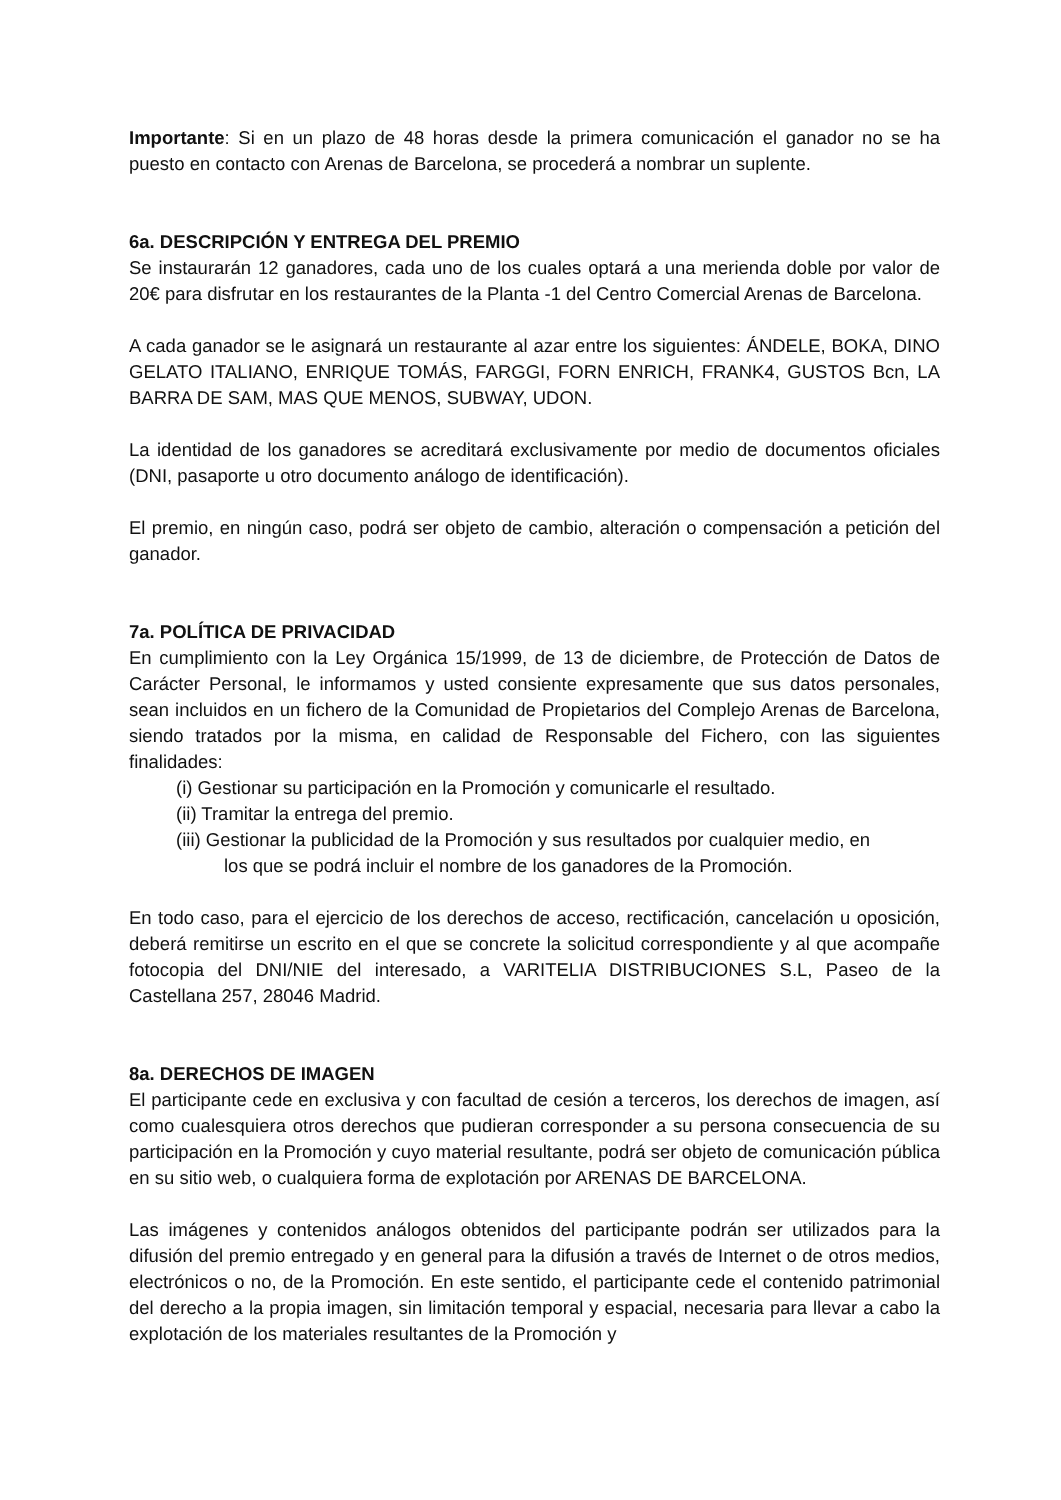Importante: Si en un plazo de 48 horas desde la primera comunicación el ganador no se ha puesto en contacto con Arenas de Barcelona, se procederá a nombrar un suplente.
6a. DESCRIPCIÓN Y ENTREGA DEL PREMIO
Se instaurarán 12 ganadores, cada uno de los cuales optará a una merienda doble por valor de 20€ para disfrutar en los restaurantes de la Planta -1 del Centro Comercial Arenas de Barcelona.
A cada ganador se le asignará un restaurante al azar entre los siguientes: ÁNDELE, BOKA, DINO GELATO ITALIANO, ENRIQUE TOMÁS, FARGGI, FORN ENRICH, FRANK4, GUSTOS Bcn, LA BARRA DE SAM, MAS QUE MENOS, SUBWAY, UDON.
La identidad de los ganadores se acreditará exclusivamente por medio de documentos oficiales (DNI, pasaporte u otro documento análogo de identificación).
El premio, en ningún caso, podrá ser objeto de cambio, alteración o compensación a petición del ganador.
7a. POLÍTICA DE PRIVACIDAD
En cumplimiento con la Ley Orgánica 15/1999, de 13 de diciembre, de Protección de Datos de Carácter Personal, le informamos y usted consiente expresamente que sus datos personales, sean incluidos en un fichero de la Comunidad de Propietarios del Complejo Arenas de Barcelona, siendo tratados por la misma, en calidad de Responsable del Fichero, con las siguientes finalidades:
(i) Gestionar su participación en la Promoción y comunicarle el resultado.
(ii) Tramitar la entrega del premio.
(iii) Gestionar la publicidad de la Promoción y sus resultados por cualquier medio, en
los que se podrá incluir el nombre de los ganadores de la Promoción.
En todo caso, para el ejercicio de los derechos de acceso, rectificación, cancelación u oposición, deberá remitirse un escrito en el que se concrete la solicitud correspondiente y al que acompañe fotocopia del DNI/NIE del interesado, a VARITELIA DISTRIBUCIONES S.L, Paseo de la Castellana 257, 28046 Madrid.
8a. DERECHOS DE IMAGEN
El participante cede en exclusiva y con facultad de cesión a terceros, los derechos de imagen, así como cualesquiera otros derechos que pudieran corresponder a su persona consecuencia de su participación en la Promoción y cuyo material resultante, podrá ser objeto de comunicación pública en su sitio web, o cualquiera forma de explotación por ARENAS DE BARCELONA.
Las imágenes y contenidos análogos obtenidos del participante podrán ser utilizados para la difusión del premio entregado y en general para la difusión a través de Internet o de otros medios, electrónicos o no, de la Promoción. En este sentido, el participante cede el contenido patrimonial del derecho a la propia imagen, sin limitación temporal y espacial, necesaria para llevar a cabo la explotación de los materiales resultantes de la Promoción y